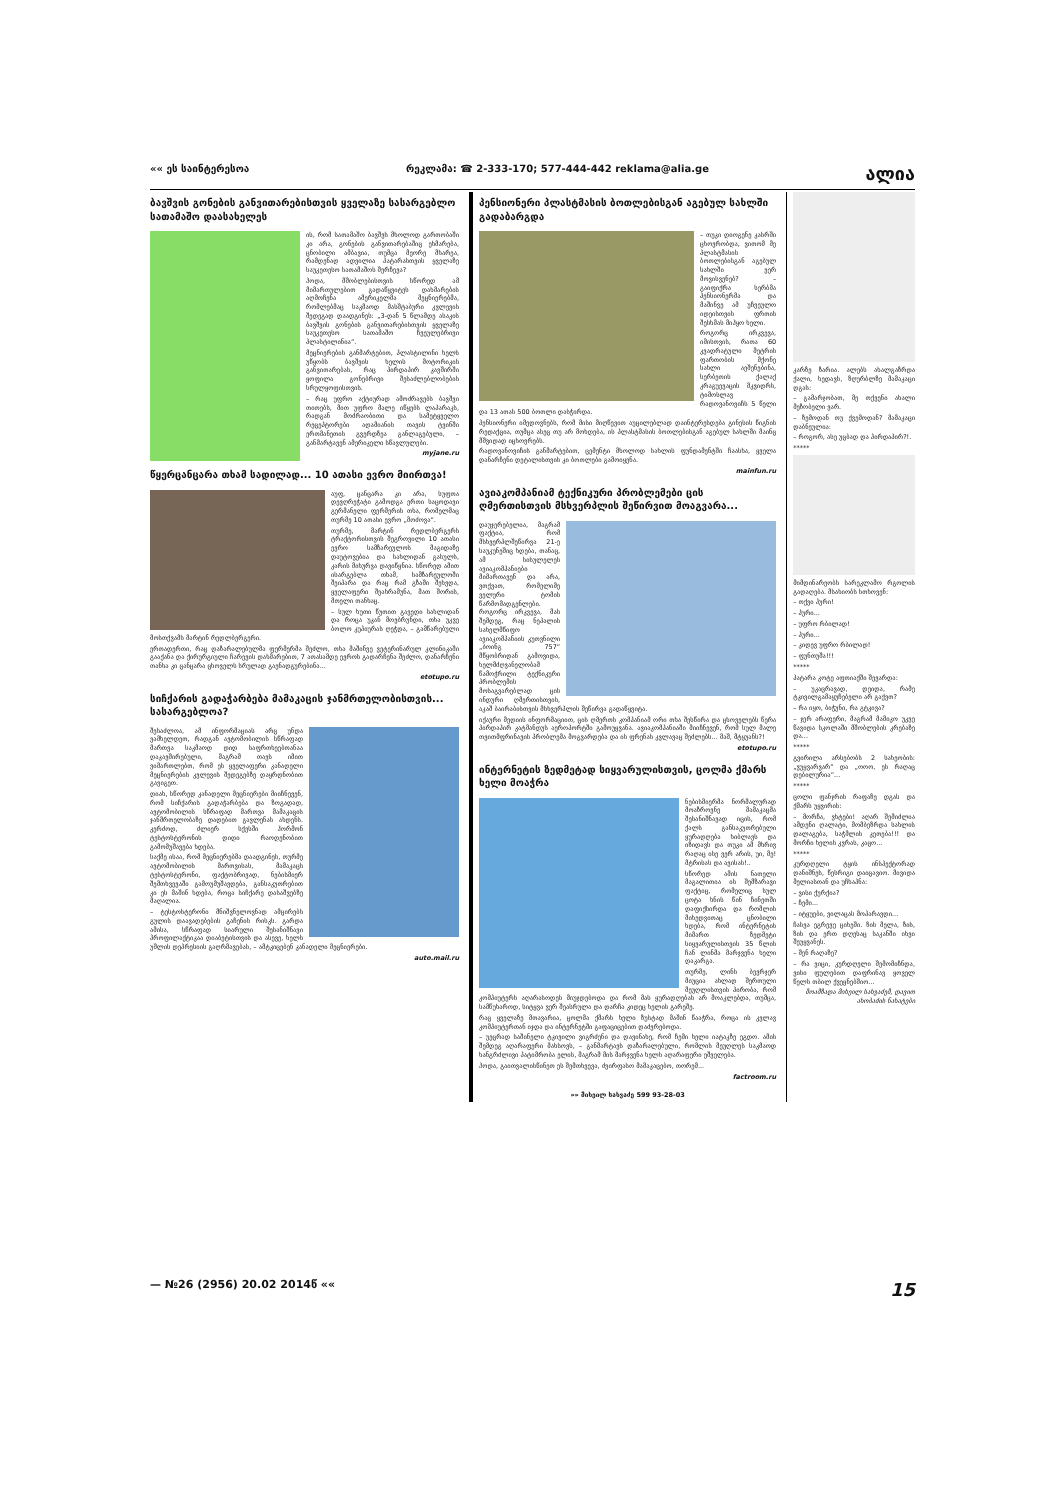«« ეს საინტერესოა რეკლამა: ☎ 2-333-170; 577-444-442 reklama@alia.ge ალია
ბავშვის გონების განვითარებისთვის ყველაზე სასარგებლო სათამაშო დაასახელეს
ის, რომ სათამაშო ბავშვს მხოლოდ გართობაში კი არა, გონების განვითარებაშიც ეხმარება, ცნობილი ამბავია, თუმცა მეორე მხარეა, რამდენად ადვილია პატარასთვის ყველაზე საუკეთესო სათამაშოს შერჩევა?
ჰოდა, მშობლებისთვის სწორედ ამ მიმართულებით გადაწყვიტეს დახმარების აღმოჩენა ამერიკელმა მეცნიერებმა, რომლებმაც საკმაოდ მასშტაბური კვლევის შედეგად დაადგინეს: „3-დან 5 წლამდე ასაკის ბავშვის გონების განვითარებისთვის ყველაზე საუკეთესო სათამაშო ჩვეულებრივი პლასტილინია“.
მეცნიერების განმარტებით, პლასტილინი ხელს უწყობს ბავშვის ხელის მოტორიკის განვითარებას, რაც პირდაპირ კავშირში ყოფილა გონებრივი შესაძლებლობების სრულყოფისთვის.
– რაც უფრო აქტიურად ამოძრავებს ბავშვი თითებს, მით უფრო მალე იწყებს ლაპარაკს, რადგან მოძრაობითი და სამეტყველო რეცეპტორები ადამიანის თავის ტვინში ერთმანეთის გვერდზეა განლაგებული, – განმარტავენ ამერიკელი სწავლულები.
myjane.ru
წყერცანცარა თხამ სადილად... 10 ათასი ევრო მიირთვა!
აუფ, ცანცარა კი არა, სუფთა დევღრეჭატი გამოდგა ერთი საცოდავი გერმანელი ფერმერის თხა, რომელმაც თურმე 10 ათასი ევრო „მოძოვა“.
თურმე, მარტინ რედლბერგერს ტრაქტორისთვის შეგროვილი 10 ათასი ევრო სამზარეულოს მაგიდაზე დაუტოვებია და სახლიდან გასულს, კარის მიხურვა დავიწყნია. სწორედ ამით ისარგებლა თხამ, სამზარეულოში შეიპარა და რაც რამ გზაში შეხვდა, ყველაფერი შეახრამუნა, მათ შორის, მთელი თანხაც.
– სულ ხუთი წუთით გავედი სახლიდან და როცა უკან მოვბრუნდი, თხა უკვე ბოლო კუპიურას ღეჭდა, – გამწარებული მოსთქვამს მარტინ რედლბერგერი.
ერთადერთი, რაც დაზარალებულმა ფერმერმა შეძლო, თხა მაშინვე ვეტერინარულ კლინიკაში გააქანა და ქირურგიული ჩარევის დახმარებით, 7 ათასამდე ევროს გადარჩენა შეძლო, დანარჩენი თანხა კი ცანცარა ცხოველს სრულად გაენადგურებინა...
etotupo.ru
სიჩქარის გადაჭარბება მამაკაცის ჯანმრთელობისთვის... სასარგებლოა?
შესაძლოა, ამ ინფორმაციას არც უნდა ვამხელდეთ, რადგან ავტომობილის სწრაფად მართვა საკმაოდ დიდ საფრთხეებთანაა დაკავშირებული, მაგრამ თავს იმით ვიმართლებთ, რომ ეს ყველაფერი კანადელი მეცნიერების კვლევის შედეგებზე დაყრდნობით გავიგეთ.
დიახ, სწორედ კანადელი მეცნიერები მიიჩნევენ, რომ სიჩქარის გადაჭარბება და ზოგადად, ავტომობილის სწრაფად მართვა მამაკაცის ჯანმრთელობაზე დადებით გავლენას ახდენს. კერძოდ, ძლიერ სქესში ჰორმონ ტესტოსტერონის დიდი რაოდენობით გამომუშავება ხდება.
საქმე ისაა, რომ მეცნიერებმა დაადგინეს, თურმე ავტომობილის მართვისას, მამაკაცს ტესტოსტერონი, ფაქტობრივად, ნებისმიერ შემთხვევაში გამოუმუშავდება, განსაკუთრებით კი ეს მაშინ ხდება, როცა სიჩქარე დასაშვებზე მაღალია.
– ტესტოსტერონი მნიშვნელოვნად ამცირებს გულის დაავადებების გაჩენის რისკს. გარდა ამისა, სწრაფად სიარული შესანიშნავი პროფილაქტიკაა დიაბეტისთვის და ასევე, ხელს უშლის დეპრესიის გაღრმავებას, – ამტკიცებენ კანადელი მეცნიერები.
auto.mail.ru
პენსიონერი პლასტმასის ბოთლებისგან აგებულ სახლში გადაბარგდა
– თუკი დიოგენე კასრში ცხოვრობდა, ვითომ მე პლასტმასის ბოთლებისგან აგებულ სახლში ვერ მოვისვენებ? – გაიფიქრა სერბმა პენსიონერმა და მაშინვე ამ უჩვეულო იდეისთვის ფრთის შესხმას მიჰყო ხელი.
როგორც ირკვევა, იმისთვის, რათა 60 კვადრატული მეტრის ფართობის მქონე სახლი აეშენებინა, სერბეთის ქალაქ კრაგუევაცის მკვიდრს, ტიმოსლავ რადოვანოვიჩს 5 წელი და 13 ათას 500 ბოთლი დასჭირდა.
პენსიონერი იმედოვნებს, რომ მისი მიღწევით აუცილებლად დაინტერესდება გინესის წიგნის რედაქცია, თუმცა ასეც თუ არ მოხდება, ის პლასტმასის ბოთლებისგან აგებულ სახლში მაინც მშვიდად იცხოვრებს.
რადოვანოვიჩის განმარტებით, ცემენტი მხოლოდ სახლის ფუნდამენტში ჩაასხა, ყველა დანარჩენი დეტალისთვის კი ბოთლები გამოიყენა.
mainfun.ru
ავიაკომპანიამ ტექნიკური პრობლემები ცის ღმერთისთვის მსხვერპლის შეწირვით მოაგვარა...
დაუჯერებელია, მაგრამ ფაქტია, რომ მსხვერპლშეწირვა 21-ე საუკუნეშიც ხდება, თანაც, ამ სისულელეს ავიაკომპანიები მიმართავენ და არა, ვთქვათ, რომელიმე ველური ტომის წარმომადგენლები. როგორც ირკვევა, მას შემდეგ, რაც ნეპალის სახელმწიფო ავიაკომპანიის კუთვნილი „ბოინგ 757“ მწყობრიდან გამოვიდა, ხელმძღვანელობამ წამოჭრილი ტექნიკური პრობლემის მოსაგვარებლად ცის ინდური ღმერთისთვის, აკაშ ბაირაბისთვის მსხვერპლის შეწირვა გადაწყვიტა.
იქაური მედიის ინფორმაციით, ცის ღმერთს კომპანიამ ორი თხა შესწირა და ცხოველებს წერა პირდაპირ კატმანდუს აეროპორტში გამოუყვანა. ავიაკომპანიაში მიიჩნევენ, რომ სულ მალე თვითმფრინავის პრობლემა მოგვარდება და ის ფრენას კვლავაც შეძლებს... მაშ, მტყუანს?!
etotupo.ru
ინტერნეტის ზედმეტად სიყვარულისთვის, ცოლმა ქმარს ხელი მოაჭრა
ნებისმიერმა ნორმალურად მოაზროვნე მამაკაცმა შესანიშნავად იცის, რომ ქალს განსაკუთრებული ყურადღება ხიბლავს და იზიდავს და თუკი ამ მხრივ რაღაც ისე ვერ არის, უი, მე! მტრისას და ავისას!..
სწორედ ამის ნათელი მაგალითია ის შემზარავი ფაქტიც, რომელიც სულ ცოტა ხნის წინ ჩინეთში დაფიქსირდა და რომლის მიხედვითაც ცნობილი ხდება, რომ ინტერნეტის მიმართ ზედმეტი სიყვარულისთვის 35 წლის ჩან ლინმა მარჯვენა ხელი დაკარგა.
თურმე, ლინს ბევრჯერ მიუცია ახლად შერთული მეუღლისთვის პირობა, რომ კომპიუტერს აღარასოდეს მიუჯდებოდა და რომ მას ყურადღებას არ მოაკლებდა, თუმცა, სამწუხაროდ, სიტყვა ვერ შეასრულა და დარჩა კიდეც ხელის გარეშე.
რაც ყველაზე მთავარია, ცოლმა ქმარს ხელი ზუსტად მაშინ წააჭრა, როცა ის კვლავ კომპიუტერთან იჯდა და ინტერნეტში გაფაციცებით დაძვრებოდა.
– უეცრად საშინელი ტკივილი ვიგრძენი და დავინახე, რომ ჩემი ხელი იატაკზე ეგდო. ამის შემდეგ აღარაფერი მახსოვს, – განმარტავს დაზარალებული, რომლის მეუღლეს საკმაოდ ხანგრძლივი პატიმრობა ელის, მაგრამ მის მარჯვენა ხელს აღარაფერი ეშველება.
ჰოდა, გაითვალისწინეთ ეს შემთხვევა, ძვირფასო მამაკაცებო, თორემ...
factroom.ru
»» მიხეილ სახვაძე 599 93-28-03
კარზე ზარია. ალებს ახალგაზრდა ქალი, ხედავს, ზღურბლზე მამაკაცი დგას:
– გამარჯობათ, მე თქვენი ახალი მეზობელი ვარ.
– ზემოდან თუ ქვემოდან? მამაკაცი დაბნეულია:
– როგორ, ასე უცბად და პირდაპირ?!.
*****
მიმდინარეობს სარეკლამო რგოლის გადაღება. მსახიობს სთხოვენ:
– თქვი პური!
– პური...
– უფრო რბილად!
– პური...
– კიდევ უფრო რბილად!
– ფუნთუშა!!!
*****
პატარა კოტე აფთიაქში შევარდა:
– უკაცრავად, დეიდა, რამე ტკივილგამაყუჩებელი არ გაქვთ?
– რა იყო, ბიჭუნი, რა გტკივა?
– ჯერ არაფერი, მაგრამ მამიკო უკვე წავიდა სკოლაში მშობლების კრებაზე და...
*****
გვირილა არსებობს 2 სახეობის: „ვუყვარვარ“ და „ოოო, ეს რაღაც დებილურია“...
*****
ცოლი ფანჯრის რაფაზე დგას და ქმარს უყვირის:
– მორჩა, ვხტები! აღარ შემიძლია ამდენი ღალატი, მომბეზრდა სახლის დალაგება, საჭმლის კეთება!!! და მორჩი ხელის კვრას, კაცო...
*****
კურდღელი ტყის ინსპექტორად დანიშნეს, წესრიგი დაიცავიო. მივიდა მელიასთან და უჩხაპნა:
– ვისი ქურქია?
– ჩემი...
– იტყუები, ვილაცას მოპარავდი...
ჩასვა ეგრევე ციხეში. ზის მელა, ზის, ზის და ერთ დღესაც საკანში იხვი შეუყვანეს.
– შენ რაღაზე?
– რა ვიცი, კურდღელი შემომიჩნდა, ვისი ფულებით დაფრინავ ყოველ წელს თბილ ქვეყნებშიო...
მოამზადა მიხეილ სახვაძემ, დავით ახობაძის ნახატები
— №26 (2956) 20.02 2014წ «« 15